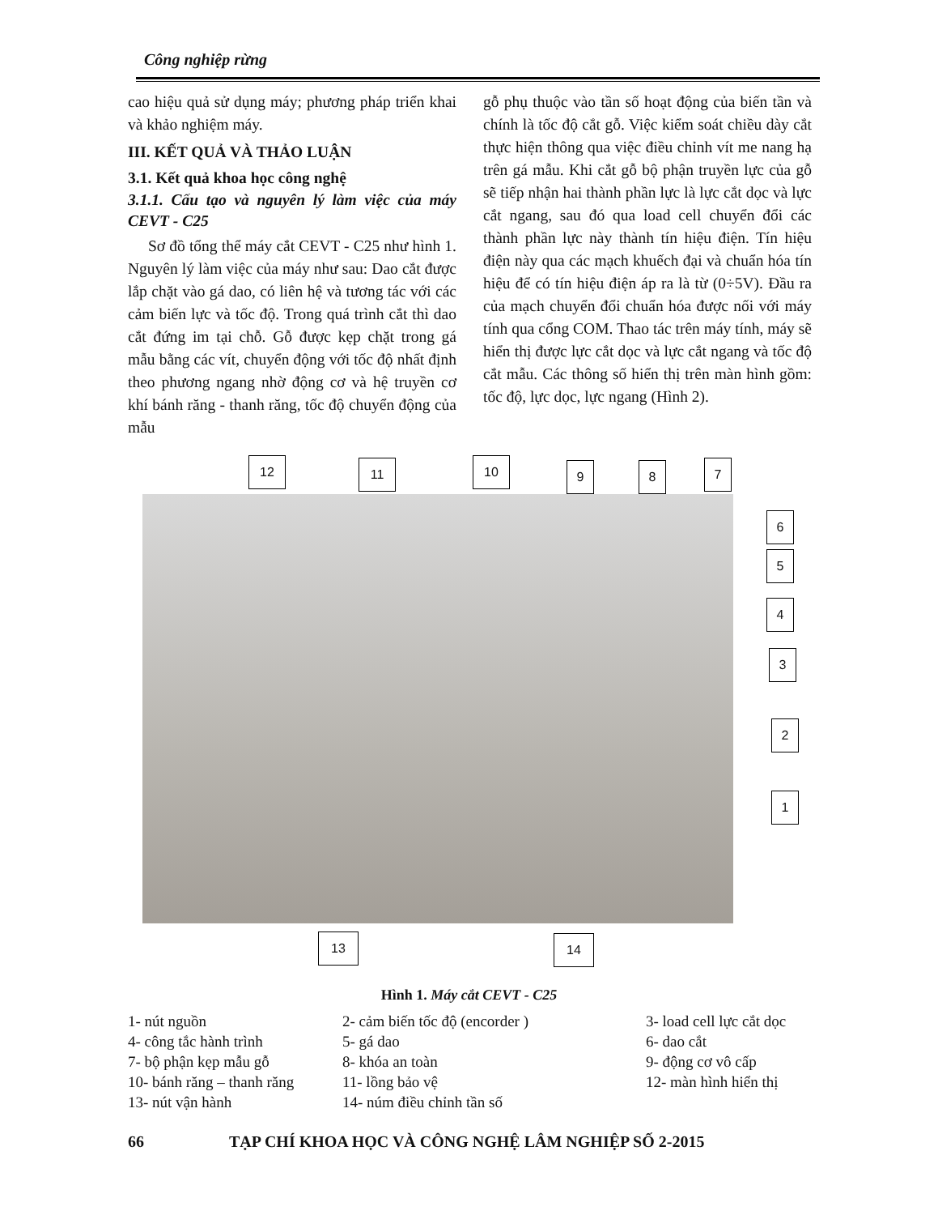Công nghiệp rừng
cao hiệu quả sử dụng máy; phương pháp triển khai và khảo nghiệm máy.
III. KẾT QUẢ VÀ THẢO LUẬN
3.1. Kết quả khoa học công nghệ
3.1.1. Cấu tạo và nguyên lý làm việc của máy CEVT - C25
Sơ đồ tổng thể máy cắt CEVT - C25 như hình 1. Nguyên lý làm việc của máy như sau: Dao cắt được lắp chặt vào gá dao, có liên hệ và tương tác với các cảm biến lực và tốc độ. Trong quá trình cắt thì dao cắt đứng im tại chỗ. Gỗ được kẹp chặt trong gá mẫu bằng các vít, chuyển động với tốc độ nhất định theo phương ngang nhờ động cơ và hệ truyền cơ khí bánh răng - thanh răng, tốc độ chuyển động của mẫu
gỗ phụ thuộc vào tần số hoạt động của biến tần và chính là tốc độ cắt gỗ. Việc kiểm soát chiều dày cắt thực hiện thông qua việc điều chỉnh vít me nang hạ trên gá mẫu. Khi cắt gỗ bộ phận truyền lực của gỗ sẽ tiếp nhận hai thành phần lực là lực cắt dọc và lực cắt ngang, sau đó qua load cell chuyển đổi các thành phần lực này thành tín hiệu điện. Tín hiệu điện này qua các mạch khuếch đại và chuẩn hóa tín hiệu để có tín hiệu điện áp ra là từ (0÷5V). Đầu ra của mạch chuyển đổi chuẩn hóa được nối với máy tính qua cổng COM. Thao tác trên máy tính, máy sẽ hiển thị được lực cắt dọc và lực cắt ngang và tốc độ cắt mẫu. Các thông số hiển thị trên màn hình gồm: tốc độ, lực dọc, lực ngang (Hình 2).
12 11 10 9 8 7
6
5
4
3
2
1
13 14
Hình 1. Máy cắt CEVT - C25
1- nút nguồn 2- cảm biến tốc độ (encorder ) 3- load cell lực cắt dọc
4- công tắc hành trình 5- gá dao 6- dao cắt
7- bộ phận kẹp mẫu gỗ 8- khóa an toàn 9- động cơ vô cấp
10- bánh răng – thanh răng 11- lồng bảo vệ 12- màn hình hiển thị
13- nút vận hành 14- núm điều chỉnh tần số
66 TẠP CHÍ KHOA HỌC VÀ CÔNG NGHỆ LÂM NGHIỆP SỐ 2-2015